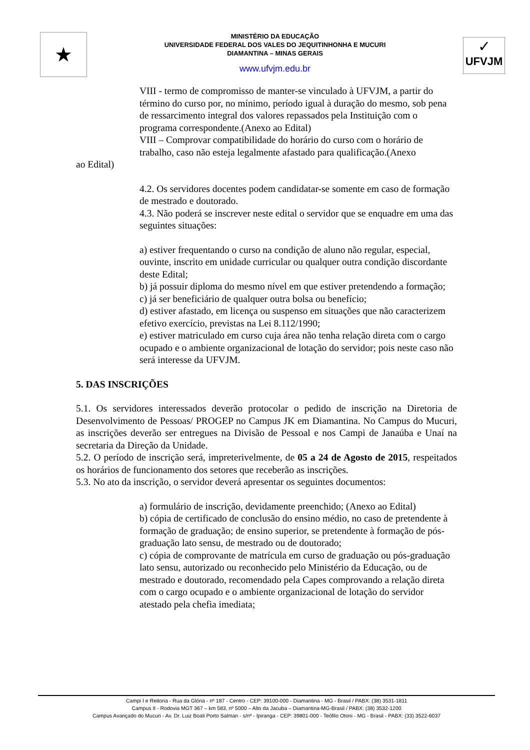★
MINISTÉRIO DA EDUCAÇÃO
UNIVERSIDADE FEDERAL DOS VALES DO JEQUITINHONHA E MUCURI
DIAMANTINA – MINAS GERAIS
www.ufvjm.edu.br
✓
UFVJM
VIII - termo de compromisso de manter-se vinculado à UFVJM, a partir do término do curso por, no mínimo, período igual à duração do mesmo, sob pena de ressarcimento integral dos valores repassados pela Instituição com o programa correspondente.(Anexo ao Edital)
VIII – Comprovar compatibilidade do horário do curso com o horário de trabalho, caso não esteja legalmente afastado para qualificação.(Anexo
ao Edital)
4.2. Os servidores docentes podem candidatar-se somente em caso de formação de mestrado e doutorado.
4.3. Não poderá se inscrever neste edital o servidor que se enquadre em uma das seguintes situações:
a) estiver frequentando o curso na condição de aluno não regular, especial, ouvinte, inscrito em unidade curricular ou qualquer outra condição discordante deste Edital;
b) já possuir diploma do mesmo nível em que estiver pretendendo a formação;
c) já ser beneficiário de qualquer outra bolsa ou benefício;
d) estiver afastado, em licença ou suspenso em situações que não caracterizem efetivo exercício, previstas na Lei 8.112/1990;
e) estiver matriculado em curso cuja área não tenha relação direta com o cargo ocupado e o ambiente organizacional de lotação do servidor; pois neste caso não será interesse da UFVJM.
5. DAS INSCRIÇÕES
5.1. Os servidores interessados deverão protocolar o pedido de inscrição na Diretoria de Desenvolvimento de Pessoas/ PROGEP no Campus JK em Diamantina. No Campus do Mucuri, as inscrições deverão ser entregues na Divisão de Pessoal e nos Campi de Janaúba e Unaí na secretaria da Direção da Unidade.
5.2. O período de inscrição será, impreterivelmente, de 05 a 24 de Agosto de 2015, respeitados os horários de funcionamento dos setores que receberão as inscrições.
5.3. No ato da inscrição, o servidor deverá apresentar os seguintes documentos:
a) formulário de inscrição, devidamente preenchido; (Anexo ao Edital)
b) cópia de certificado de conclusão do ensino médio, no caso de pretendente à formação de graduação; de ensino superior, se pretendente à formação de pós- graduação lato sensu, de mestrado ou de doutorado;
c) cópia de comprovante de matrícula em curso de graduação ou pós-graduação lato sensu, autorizado ou reconhecido pelo Ministério da Educação, ou de mestrado e doutorado, recomendado pela Capes comprovando a relação direta com o cargo ocupado e o ambiente organizacional de lotação do servidor atestado pela chefia imediata;
Campi I e Reitoria - Rua da Glória - nº 187 - Centro - CEP: 39100-000 - Diamantina - MG - Brasil / PABX: (38) 3531-1811
Campus II - Rodovia MGT 367 – km 583, nº 5000 – Alto da Jacuba – Diamantina-MG-Brasil / PABX: (38) 3532-1200
Campus Avançado do Mucuri - Av. Dr. Luiz Boali Porto Salman - s/nº - Ipiranga - CEP: 39801-000 - Teófilo Otoni - MG - Brasil - PABX: (33) 3522-6037